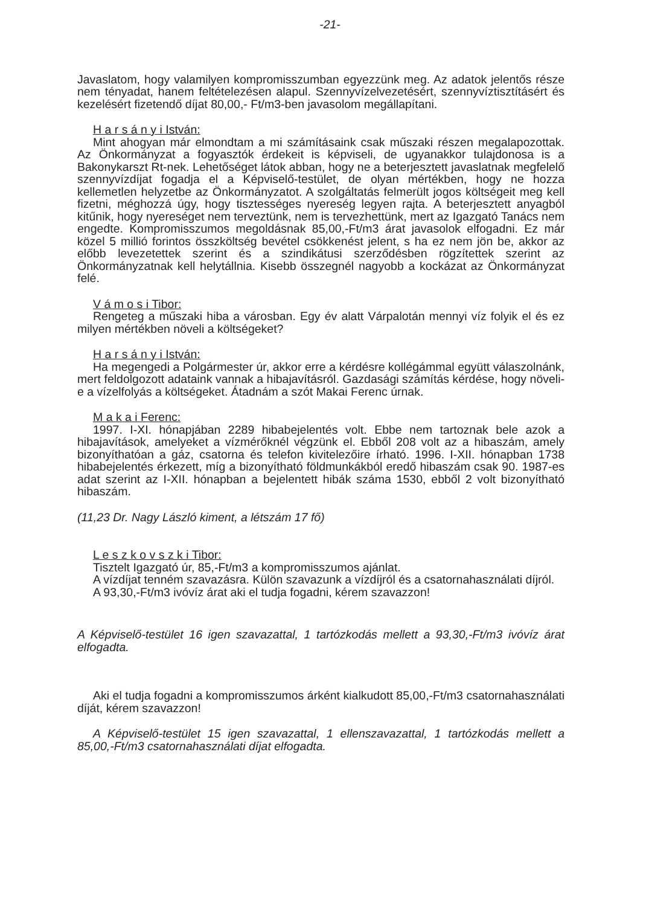-21-
Javaslatom, hogy valamilyen kompromisszumban egyezzünk meg. Az adatok jelentős része nem tényadat, hanem feltételezésen alapul. Szennyvízelvezetésért, szennyvíztisztításért és kezelésért fizetendő díjat 80,00,- Ft/m3-ben javasolom megállapítani.
H a r s á n y i István:
Mint ahogyan már elmondtam a mi számításaink csak műszaki részen megalapozottak. Az Önkormányzat a fogyasztók érdekeit is képviseli, de ugyanakkor tulajdonosa is a Bakonykarszt Rt-nek. Lehetőséget látok abban, hogy ne a beterjesztett javaslatnak megfelelő szennyvízdíjat fogadja el a Képviselő-testület, de olyan mértékben, hogy ne hozza kellemetlen helyzetbe az Önkormányzatot. A szolgáltatás felmerült jogos költségeit meg kell fizetni, méghozzá úgy, hogy tisztességes nyereség legyen rajta. A beterjesztett anyagból kitűnik, hogy nyereséget nem terveztünk, nem is tervezhettünk, mert az Igazgató Tanács nem engedte. Kompromisszumos megoldásnak 85,00,-Ft/m3 árat javasolok elfogadni. Ez már közel 5 millió forintos összköltség bevétel csökkenést jelent, s ha ez nem jön be, akkor az előbb levezetettek szerint és a szindikátusi szerződésben rögzítettek szerint az Önkormányzatnak kell helytállnia. Kisebb összegnél nagyobb a kockázat az Önkormányzat felé.
V á m o s i Tibor:
Rengeteg a műszaki hiba a városban. Egy év alatt Várpalotán mennyi víz folyik el és ez milyen mértékben növeli a költségeket?
H a r s á n y i István:
Ha megengedi a Polgármester úr, akkor erre a kérdésre kollégámmal együtt válaszolnánk, mert feldolgozott adataink vannak a hibajavításról. Gazdasági számítás kérdése, hogy növeli-e a vízelfolyás a költségeket. Átadnám a szót Makai Ferenc úrnak.
M a k a i Ferenc:
1997. I-XI. hónapjában 2289 hibabejelentés volt. Ebbe nem tartoznak bele azok a hibajavítások, amelyeket a vízmérőknél végzünk el. Ebből 208 volt az a hibaszám, amely bizonyíthatóan a gáz, csatorna és telefon kivitelezőire írható. 1996. I-XII. hónapban 1738 hibabejelentés érkezett, míg a bizonyítható földmunkákból eredő hibaszám csak 90. 1987-es adat szerint az I-XII. hónapban a bejelentett hibák száma 1530, ebből 2 volt bizonyítható hibaszám.
(11,23 Dr. Nagy László kiment, a létszám 17 fő)
L e s z k o v s z k i Tibor:
Tisztelt Igazgató úr, 85,-Ft/m3 a kompromisszumos ajánlat.
A vízdíjat tenném szavazásra. Külön szavazunk a vízdíjról és a csatornahasználati díjról.
A 93,30,-Ft/m3 ivóvíz árat aki el tudja fogadni, kérem szavazzon!
A Képviselő-testület 16 igen szavazattal, 1 tartózkodás mellett a 93,30,-Ft/m3 ivóvíz árat elfogadta.
Aki el tudja fogadni a kompromisszumos árként kialkudott 85,00,-Ft/m3 csatornahasználati díját, kérem szavazzon!
A Képviselő-testület 15 igen szavazattal, 1 ellenszavazattal, 1 tartózkodás mellett a 85,00,-Ft/m3 csatornahasználati díjat elfogadta.